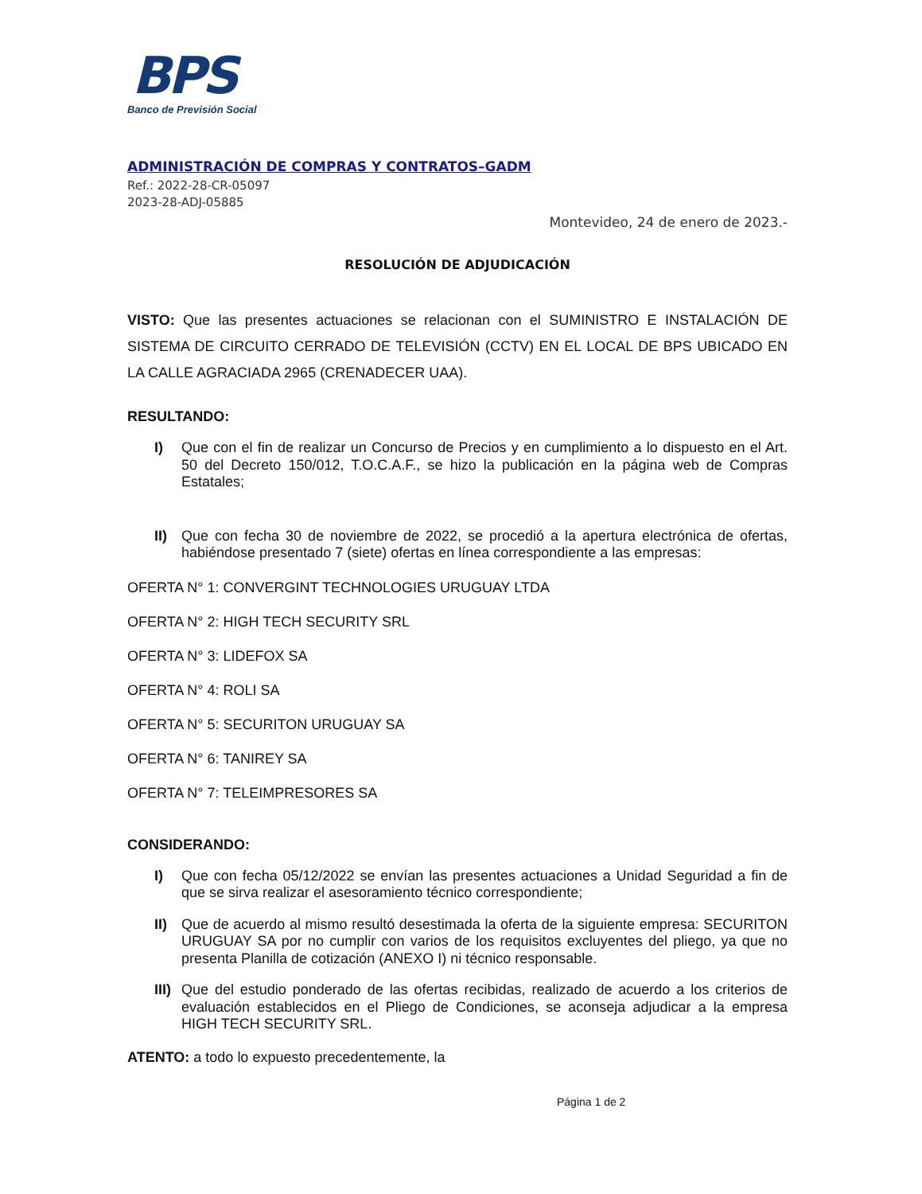BPS
Banco de Previsión Social
ADMINISTRACIÓN DE COMPRAS Y CONTRATOS–GADM
Ref.: 2022-28-CR-05097
2023-28-ADJ-05885
Montevideo, 24 de enero de 2023.-
RESOLUCIÓN DE ADJUDICACIÓN
VISTO: Que las presentes actuaciones se relacionan con el SUMINISTRO E INSTALACIÓN DE SISTEMA DE CIRCUITO CERRADO DE TELEVISIÓN (CCTV) EN EL LOCAL DE BPS UBICADO EN LA CALLE AGRACIADA 2965 (CRENADECER UAA).
RESULTANDO:
I) Que con el fin de realizar un Concurso de Precios y en cumplimiento a lo dispuesto en el Art. 50 del Decreto 150/012, T.O.C.A.F., se hizo la publicación en la página web de Compras Estatales;
II) Que con fecha 30 de noviembre de 2022, se procedió a la apertura electrónica de ofertas, habiéndose presentado 7 (siete) ofertas en línea correspondiente a las empresas:
OFERTA N° 1: CONVERGINT TECHNOLOGIES URUGUAY LTDA
OFERTA N° 2: HIGH TECH SECURITY SRL
OFERTA N° 3: LIDEFOX SA
OFERTA N° 4: ROLI SA
OFERTA N° 5: SECURITON URUGUAY SA
OFERTA N° 6: TANIREY SA
OFERTA N° 7: TELEIMPRESORES SA
CONSIDERANDO:
I) Que con fecha 05/12/2022 se envían las presentes actuaciones a Unidad Seguridad a fin de que se sirva realizar el asesoramiento técnico correspondiente;
II) Que de acuerdo al mismo resultó desestimada la oferta de la siguiente empresa: SECURITON URUGUAY SA por no cumplir con varios de los requisitos excluyentes del pliego, ya que no presenta Planilla de cotización (ANEXO I) ni técnico responsable.
III) Que del estudio ponderado de las ofertas recibidas, realizado de acuerdo a los criterios de evaluación establecidos en el Pliego de Condiciones, se aconseja adjudicar a la empresa HIGH TECH SECURITY SRL.
ATENTO: a todo lo expuesto precedentemente, la
Página 1 de 2